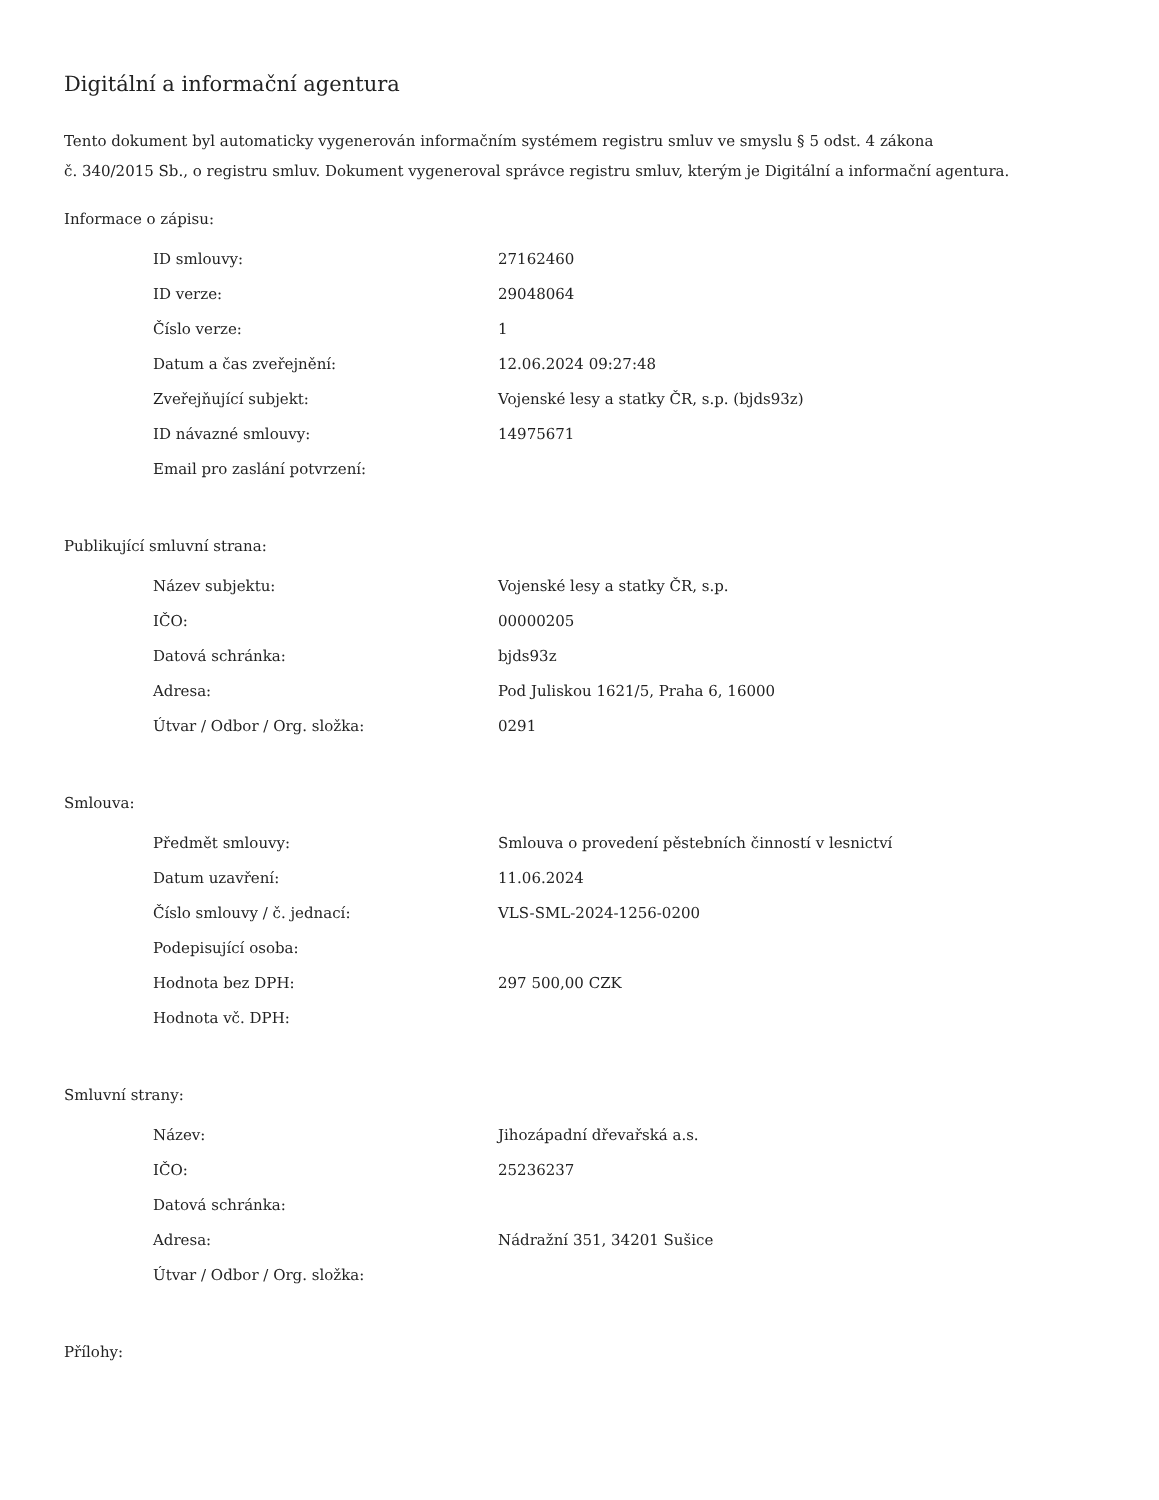Digitální a informační agentura
Tento dokument byl automaticky vygenerován informačním systémem registru smluv ve smyslu § 5 odst. 4 zákona
č. 340/2015 Sb., o registru smluv. Dokument vygeneroval správce registru smluv, kterým je Digitální a informační agentura.
Informace o zápisu:
| ID smlouvy: | 27162460 |
| ID verze: | 29048064 |
| Číslo verze: | 1 |
| Datum a čas zveřejnění: | 12.06.2024 09:27:48 |
| Zveřejňující subjekt: | Vojenské lesy a statky ČR, s.p. (bjds93z) |
| ID návazné smlouvy: | 14975671 |
| Email pro zaslání potvrzení: | |
Publikující smluvní strana:
| Název subjektu: | Vojenské lesy a statky ČR, s.p. |
| IČO: | 00000205 |
| Datová schránka: | bjds93z |
| Adresa: | Pod Juliskou 1621/5, Praha 6, 16000 |
| Útvar / Odbor / Org. složka: | 0291 |
Smlouva:
| Předmět smlouvy: | Smlouva o provedení pěstebních činností v lesnictví |
| Datum uzavření: | 11.06.2024 |
| Číslo smlouvy / č. jednací: | VLS-SML-2024-1256-0200 |
| Podepisující osoba: | |
| Hodnota bez DPH: | 297 500,00 CZK |
| Hodnota vč. DPH: | |
Smluvní strany:
| Název: | Jihozápadní dřevařská a.s. |
| IČO: | 25236237 |
| Datová schránka: | |
| Adresa: | Nádražní 351, 34201 Sušice |
| Útvar / Odbor / Org. složka: | |
Přílohy: